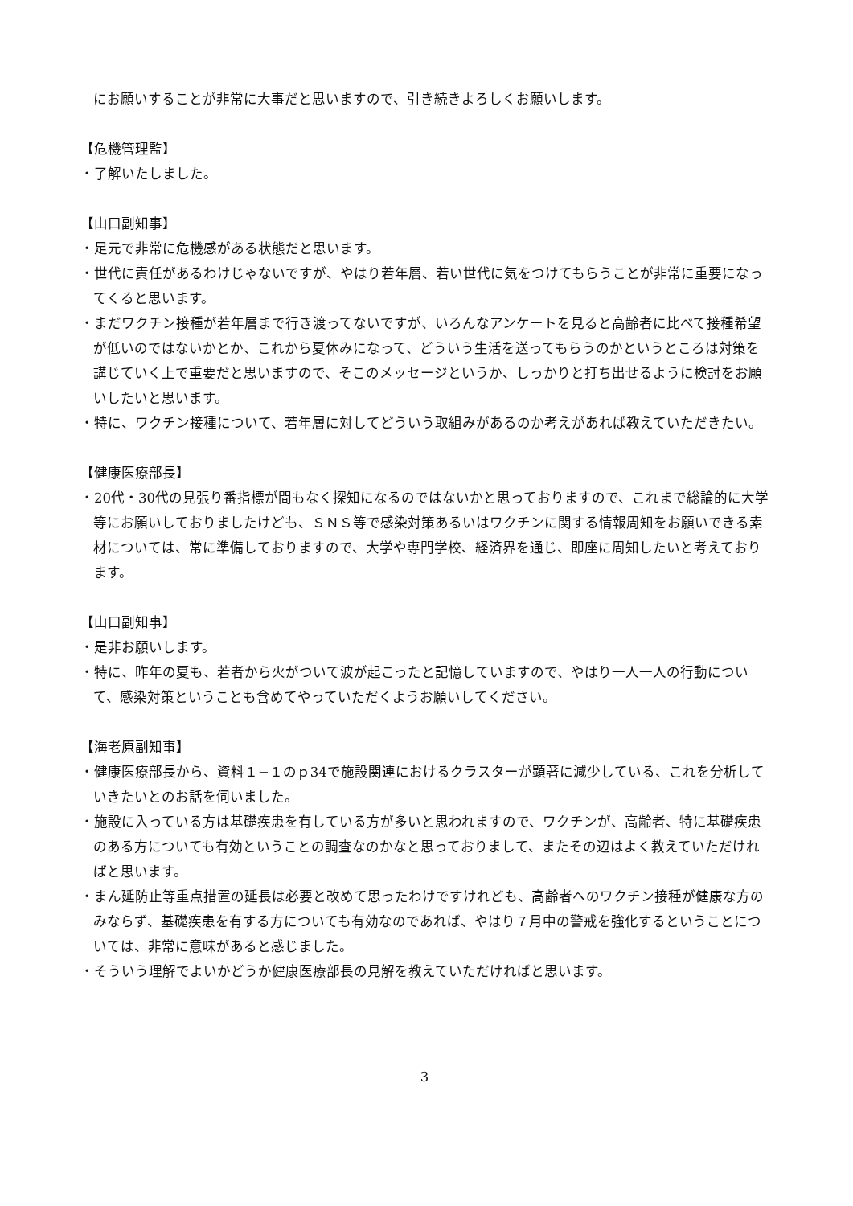にお願いすることが非常に大事だと思いますので、引き続きよろしくお願いします。
【危機管理監】
・了解いたしました。
【山口副知事】
・足元で非常に危機感がある状態だと思います。
・世代に責任があるわけじゃないですが、やはり若年層、若い世代に気をつけてもらうことが非常に重要になってくると思います。
・まだワクチン接種が若年層まで行き渡ってないですが、いろんなアンケートを見ると高齢者に比べて接種希望が低いのではないかとか、これから夏休みになって、どういう生活を送ってもらうのかというところは対策を講じていく上で重要だと思いますので、そこのメッセージというか、しっかりと打ち出せるように検討をお願いしたいと思います。
・特に、ワクチン接種について、若年層に対してどういう取組みがあるのか考えがあれば教えていただきたい。
【健康医療部長】
・20代・30代の見張り番指標が間もなく探知になるのではないかと思っておりますので、これまで総論的に大学等にお願いしておりましたけども、ＳＮＳ等で感染対策あるいはワクチンに関する情報周知をお願いできる素材については、常に準備しておりますので、大学や専門学校、経済界を通じ、即座に周知したいと考えております。
【山口副知事】
・是非お願いします。
・特に、昨年の夏も、若者から火がついて波が起こったと記憶していますので、やはり一人一人の行動について、感染対策ということも含めてやっていただくようお願いしてください。
【海老原副知事】
・健康医療部長から、資料１−１のｐ34で施設関連におけるクラスターが顕著に減少している、これを分析していきたいとのお話を伺いました。
・施設に入っている方は基礎疾患を有している方が多いと思われますので、ワクチンが、高齢者、特に基礎疾患のある方についても有効ということの調査なのかなと思っておりまして、またその辺はよく教えていただければと思います。
・まん延防止等重点措置の延長は必要と改めて思ったわけですけれども、高齢者へのワクチン接種が健康な方のみならず、基礎疾患を有する方についても有効なのであれば、やはり７月中の警戒を強化するということについては、非常に意味があると感じました。
・そういう理解でよいかどうか健康医療部長の見解を教えていただければと思います。
3